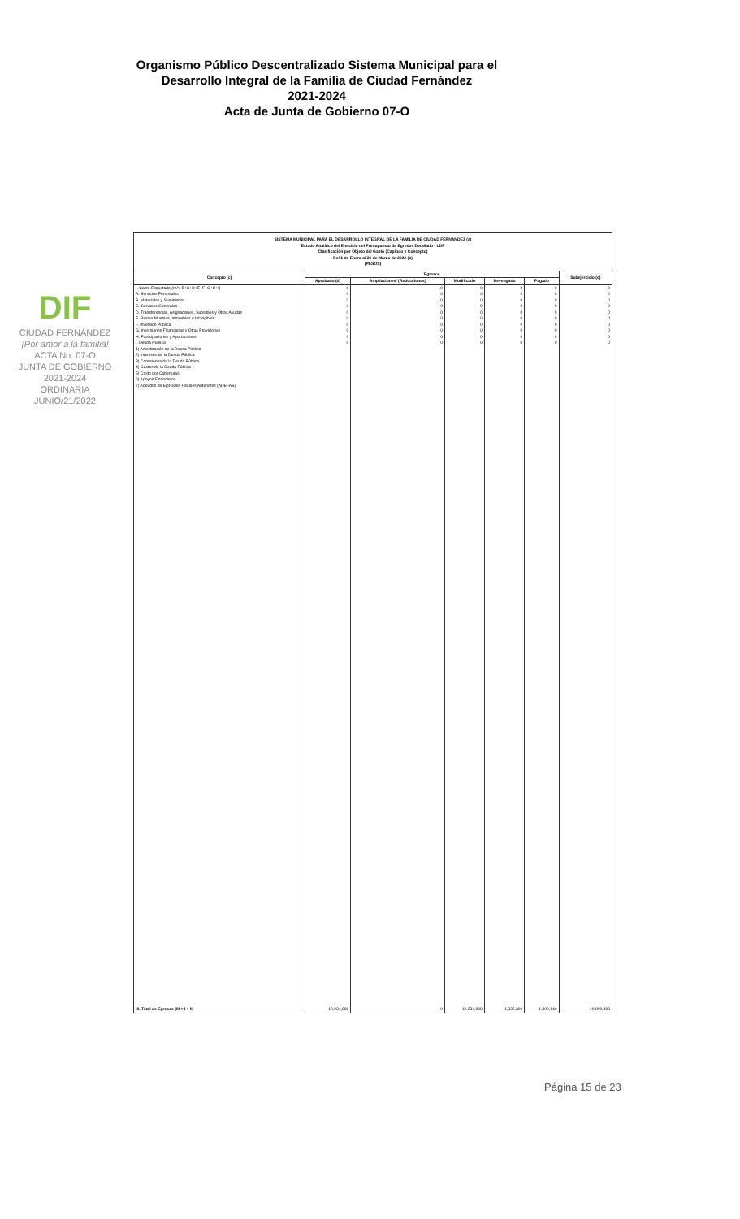Organismo Público Descentralizado Sistema Municipal para el
Desarrollo Integral de la Familia de Ciudad Fernández
2021-2024
Acta de Junta de Gobierno 07-O
DIF
CIUDAD FERNÁNDEZ
¡Por amor a la familia!
ACTA No. 07-O
JUNTA DE GOBIERNO
2021-2024
ORDINARIA
JUNIO/21/2022
| SISTEMA MUNICIPAL PARA EL DESARROLLO INTEGRAL DE LA FAMILIA DE CIUDAD FERNANDEZ (a) Estado Analítico del Ejercicio del Presupuesto de Egresos Detallado - LDF Clasificación por Objeto del Gasto (Capítulo y Concepto) Del 1 de Enero al 31 de Marzo de 2022 (b) (PESOS) | | | | | | |
| Concepto (c) | Egresos | | | | | Subejercicio (e) |
| | Aprobado (d) | Ampliaciones/ (Reducciones) | Modificado | Devengado | Pagado | |
| I. Gasto Etiquetado (I=A+B+C+D+E+F+G+H+I) | 0 | 0 | 0 | 0 | 0 | 0 |
| A. Servicios Personales | 0 | 0 | 0 | 0 | 0 | 0 |
| B. Materiales y Suministros | 0 | 0 | 0 | 0 | 0 | 0 |
| C. Servicios Generales | 0 | 0 | 0 | 0 | 0 | 0 |
| D. Transferencias, Asignaciones, Subsidios y Otras Ayudas | 0 | 0 | 0 | 0 | 0 | 0 |
| E. Bienes Muebles, Inmuebles e Intangibles | 0 | 0 | 0 | 0 | 0 | 0 |
| F. Inversión Pública | 0 | 0 | 0 | 0 | 0 | 0 |
| G. Inversiones Financieras y Otras Provisiones | 0 | 0 | 0 | 0 | 0 | 0 |
| H. Participaciones y Aportaciones | 0 | 0 | 0 | 0 | 0 | 0 |
| I. Deuda Pública 1) Amortización de la Deuda Pública 2) Intereses de la Deuda Pública 3) Comisiones de la Deuda Pública 4) Gastos de la Deuda Pública 5) Costo por Coberturas 6) Apoyos Financieros 7) Adeudos de Ejercicios Fiscales Anteriores (ADEFAS) | 0 | 0 | 0 | 0 | 0 | 0 |
| III. Total de Egresos (III = I + II) | 12,234,888 | 0 | 12,234,888 | 1,335,390 | 1,309,140 | 10,899,498 |
Página 15 de 23